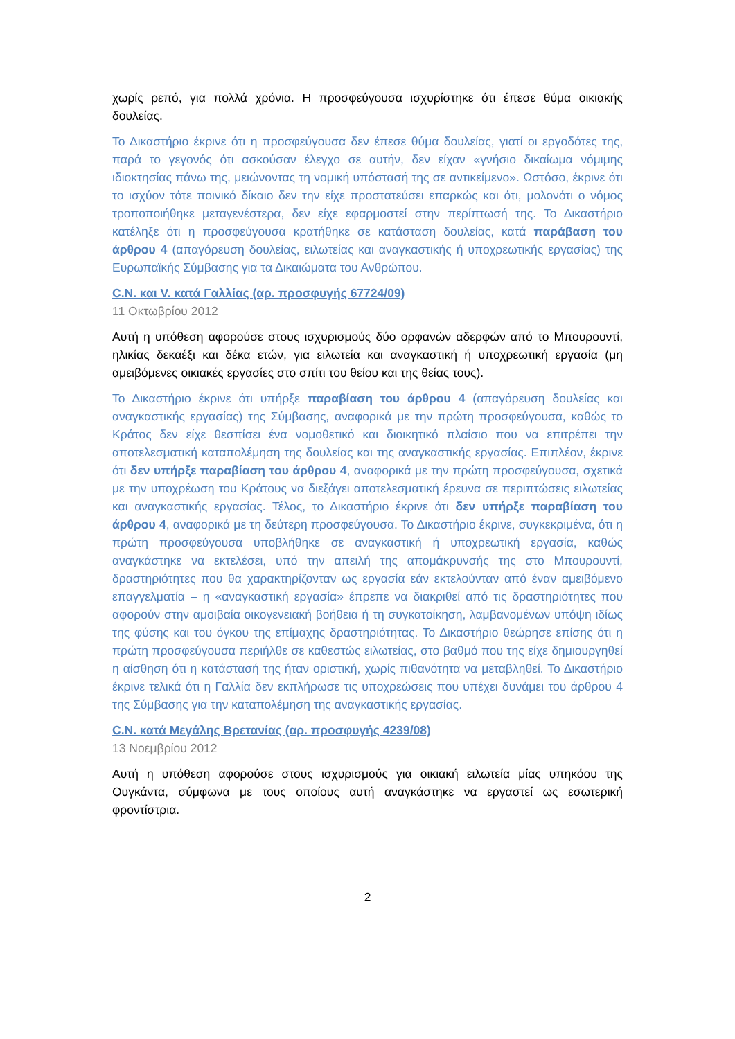χωρίς ρεπό, για πολλά χρόνια. Η προσφεύγουσα ισχυρίστηκε ότι έπεσε θύμα οικιακής δουλείας.
Το Δικαστήριο έκρινε ότι η προσφεύγουσα δεν έπεσε θύμα δουλείας, γιατί οι εργοδότες της, παρά το γεγονός ότι ασκούσαν έλεγχο σε αυτήν, δεν είχαν «γνήσιο δικαίωμα νόμιμης ιδιοκτησίας πάνω της, μειώνοντας τη νομική υπόστασή της σε αντικείμενο». Ωστόσο, έκρινε ότι το ισχύον τότε ποινικό δίκαιο δεν την είχε προστατεύσει επαρκώς και ότι, μολονότι ο νόμος τροποποιήθηκε μεταγενέστερα, δεν είχε εφαρμοστεί στην περίπτωσή της. Το Δικαστήριο κατέληξε ότι η προσφεύγουσα κρατήθηκε σε κατάσταση δουλείας, κατά παράβαση του άρθρου 4 (απαγόρευση δουλείας, ειλωτείας και αναγκαστικής ή υποχρεωτικής εργασίας) της Ευρωπαϊκής Σύμβασης για τα Δικαιώματα του Ανθρώπου.
C.N. και V. κατά Γαλλίας (αρ. προσφυγής 67724/09)
11 Οκτωβρίου 2012
Αυτή η υπόθεση αφορούσε στους ισχυρισμούς δύο ορφανών αδερφών από το Μπουρουντί, ηλικίας δεκαέξι και δέκα ετών, για ειλωτεία και αναγκαστική ή υποχρεωτική εργασία (μη αμειβόμενες οικιακές εργασίες στο σπίτι του θείου και της θείας τους).
Το Δικαστήριο έκρινε ότι υπήρξε παραβίαση του άρθρου 4 (απαγόρευση δουλείας και αναγκαστικής εργασίας) της Σύμβασης, αναφορικά με την πρώτη προσφεύγουσα, καθώς το Κράτος δεν είχε θεσπίσει ένα νομοθετικό και διοικητικό πλαίσιο που να επιτρέπει την αποτελεσματική καταπολέμηση της δουλείας και της αναγκαστικής εργασίας. Επιπλέον, έκρινε ότι δεν υπήρξε παραβίαση του άρθρου 4, αναφορικά με την πρώτη προσφεύγουσα, σχετικά με την υποχρέωση του Κράτους να διεξάγει αποτελεσματική έρευνα σε περιπτώσεις ειλωτείας και αναγκαστικής εργασίας. Τέλος, το Δικαστήριο έκρινε ότι δεν υπήρξε παραβίαση του άρθρου 4, αναφορικά με τη δεύτερη προσφεύγουσα. Το Δικαστήριο έκρινε, συγκεκριμένα, ότι η πρώτη προσφεύγουσα υποβλήθηκε σε αναγκαστική ή υποχρεωτική εργασία, καθώς αναγκάστηκε να εκτελέσει, υπό την απειλή της απομάκρυνσής της στο Μπουρουντί, δραστηριότητες που θα χαρακτηρίζονταν ως εργασία εάν εκτελούνταν από έναν αμειβόμενο επαγγελματία – η «αναγκαστική εργασία» έπρεπε να διακριθεί από τις δραστηριότητες που αφορούν στην αμοιβαία οικογενειακή βοήθεια ή τη συγκατοίκηση, λαμβανομένων υπόψη ιδίως της φύσης και του όγκου της επίμαχης δραστηριότητας. Το Δικαστήριο θεώρησε επίσης ότι η πρώτη προσφεύγουσα περιήλθε σε καθεστώς ειλωτείας, στο βαθμό που της είχε δημιουργηθεί η αίσθηση ότι η κατάστασή της ήταν οριστική, χωρίς πιθανότητα να μεταβληθεί. Το Δικαστήριο έκρινε τελικά ότι η Γαλλία δεν εκπλήρωσε τις υποχρεώσεις που υπέχει δυνάμει του άρθρου 4 της Σύμβασης για την καταπολέμηση της αναγκαστικής εργασίας.
C.N. κατά Μεγάλης Βρετανίας (αρ. προσφυγής 4239/08)
13 Νοεμβρίου 2012
Αυτή η υπόθεση αφορούσε στους ισχυρισμούς για οικιακή ειλωτεία μίας υπηκόου της Ουγκάντα, σύμφωνα με τους οποίους αυτή αναγκάστηκε να εργαστεί ως εσωτερική φροντίστρια.
2